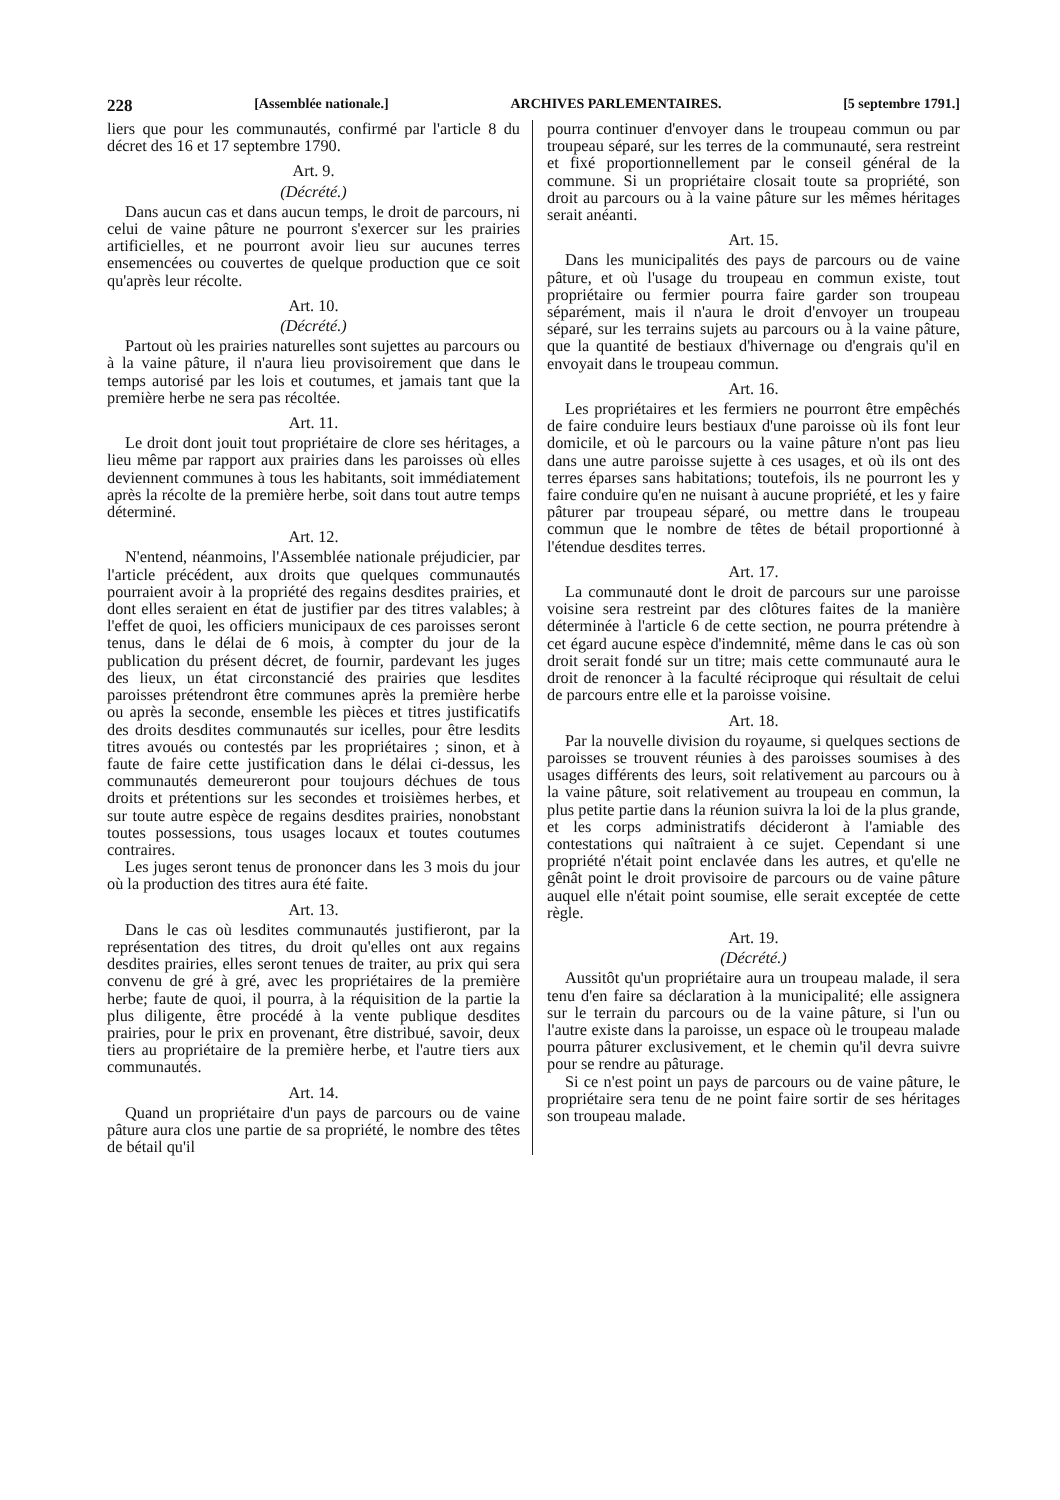228 [Assemblée nationale.] ARCHIVES PARLEMENTAIRES. [5 septembre 1791.]
liers que pour les communautés, confirmé par l'article 8 du décret des 16 et 17 septembre 1790.
Art. 9.
(Décrété.)
Dans aucun cas et dans aucun temps, le droit de parcours, ni celui de vaine pâture ne pourront s'exercer sur les prairies artificielles, et ne pourront avoir lieu sur aucunes terres ensemencées ou couvertes de quelque production que ce soit qu'après leur récolte.
Art. 10.
(Décrété.)
Partout où les prairies naturelles sont sujettes au parcours ou à la vaine pâture, il n'aura lieu provisoirement que dans le temps autorisé par les lois et coutumes, et jamais tant que la première herbe ne sera pas récoltée.
Art. 11.
Le droit dont jouit tout propriétaire de clore ses héritages, a lieu même par rapport aux prairies dans les paroisses où elles deviennent communes à tous les habitants, soit immédiatement après la récolte de la première herbe, soit dans tout autre temps déterminé.
Art. 12.
N'entend, néanmoins, l'Assemblée nationale préjudicier, par l'article précédent, aux droits que quelques communautés pourraient avoir à la propriété des regains desdites prairies, et dont elles seraient en état de justifier par des titres valables; à l'effet de quoi, les officiers municipaux de ces paroisses seront tenus, dans le délai de 6 mois, à compter du jour de la publication du présent décret, de fournir, pardevant les juges des lieux, un état circonstancié des prairies que lesdites paroisses prétendront être communes après la première herbe ou après la seconde, ensemble les pièces et titres justificatifs des droits desdites communautés sur icelles, pour être lesdits titres avoués ou contestés par les propriétaires ; sinon, et à faute de faire cette justification dans le délai ci-dessus, les communautés demeureront pour toujours déchues de tous droits et prétentions sur les secondes et troisièmes herbes, et sur toute autre espèce de regains desdites prairies, nonobstant toutes possessions, tous usages locaux et toutes coutumes contraires.
Les juges seront tenus de prononcer dans les 3 mois du jour où la production des titres aura été faite.
Art. 13.
Dans le cas où lesdites communautés justifieront, par la représentation des titres, du droit qu'elles ont aux regains desdites prairies, elles seront tenues de traiter, au prix qui sera convenu de gré à gré, avec les propriétaires de la première herbe; faute de quoi, il pourra, à la réquisition de la partie la plus diligente, être procédé à la vente publique desdites prairies, pour le prix en provenant, être distribué, savoir, deux tiers au propriétaire de la première herbe, et l'autre tiers aux communautés.
Art. 14.
Quand un propriétaire d'un pays de parcours ou de vaine pâture aura clos une partie de sa propriété, le nombre des têtes de bétail qu'il
pourra continuer d'envoyer dans le troupeau commun ou par troupeau séparé, sur les terres de la communauté, sera restreint et fixé proportionnellement par le conseil général de la commune. Si un propriétaire closait toute sa propriété, son droit au parcours ou à la vaine pâture sur les mêmes héritages serait anéanti.
Art. 15.
Dans les municipalités des pays de parcours ou de vaine pâture, et où l'usage du troupeau en commun existe, tout propriétaire ou fermier pourra faire garder son troupeau séparément, mais il n'aura le droit d'envoyer un troupeau séparé, sur les terrains sujets au parcours ou à la vaine pâture, que la quantité de bestiaux d'hivernage ou d'engrais qu'il en envoyait dans le troupeau commun.
Art. 16.
Les propriétaires et les fermiers ne pourront être empêchés de faire conduire leurs bestiaux d'une paroisse où ils font leur domicile, et où le parcours ou la vaine pâture n'ont pas lieu dans une autre paroisse sujette à ces usages, et où ils ont des terres éparses sans habitations; toutefois, ils ne pourront les y faire conduire qu'en ne nuisant à aucune propriété, et les y faire pâturer par troupeau séparé, ou mettre dans le troupeau commun que le nombre de têtes de bétail proportionné à l'étendue desdites terres.
Art. 17.
La communauté dont le droit de parcours sur une paroisse voisine sera restreint par des clôtures faites de la manière déterminée à l'article 6 de cette section, ne pourra prétendre à cet égard aucune espèce d'indemnité, même dans le cas où son droit serait fondé sur un titre; mais cette communauté aura le droit de renoncer à la faculté réciproque qui résultait de celui de parcours entre elle et la paroisse voisine.
Art. 18.
Par la nouvelle division du royaume, si quelques sections de paroisses se trouvent réunies à des paroisses soumises à des usages différents des leurs, soit relativement au parcours ou à la vaine pâture, soit relativement au troupeau en commun, la plus petite partie dans la réunion suivra la loi de la plus grande, et les corps administratifs décideront à l'amiable des contestations qui naîtraient à ce sujet. Cependant si une propriété n'était point enclavée dans les autres, et qu'elle ne gênât point le droit provisoire de parcours ou de vaine pâture auquel elle n'était point soumise, elle serait exceptée de cette règle.
Art. 19.
(Décrété.)
Aussitôt qu'un propriétaire aura un troupeau malade, il sera tenu d'en faire sa déclaration à la municipalité; elle assignera sur le terrain du parcours ou de la vaine pâture, si l'un ou l'autre existe dans la paroisse, un espace où le troupeau malade pourra pâturer exclusivement, et le chemin qu'il devra suivre pour se rendre au pâturage.
Si ce n'est point un pays de parcours ou de vaine pâture, le propriétaire sera tenu de ne point faire sortir de ses héritages son troupeau malade.